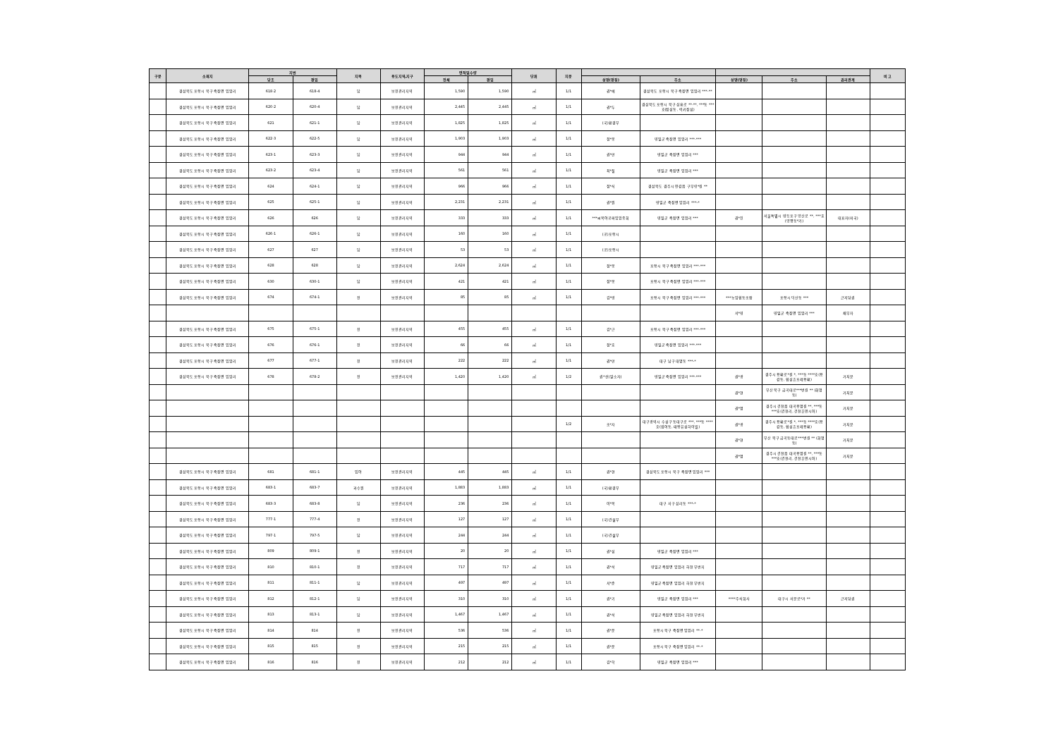| 구분 | 소재지 | 지번 | | 지목 | 용도지역,지구 | 면적및수량 | | 단위 | 지분 | | | | | | 비 고 |
| --- | --- | --- | --- | --- | --- | --- | --- | --- | --- | --- | --- | --- | --- | --- | --- |
| | | 당초 | 편입 | | | 전체 | 편입 | | | 성명(명칭) | 주소 | 성명(명칭) | 주소 | 권리관계 | |
| | 경상북도 포항시 북구 죽장면 입암리 | 618-2 | 618-4 | 답 | 보전관리지역 | 1,590 | 1,590 | ㎡ | 1/1 | 권*예 | 경상북도 포항시 북구 죽장면 입암리 ***-** | | | | |
| | 경상북도 포항시 북구 죽장면 입암리 | 620-2 | 620-4 | 답 | 보전관리지역 | 2,445 | 2,445 | ㎡ | 1/1 | 권*두 | 경상북도 포항시 북구 삼흥로 **-**, ***동 ***호(장성동, 럭키장성) | | | | |
| | 경상북도 포항시 북구 죽장면 입암리 | 621 | 621-1 | 답 | 보전관리지역 | 1,825 | 1,825 | ㎡ | 1/1 | (국)환경부 | | | | | |
| | 경상북도 포항시 북구 죽장면 입암리 | 622-3 | 622-5 | 답 | 보전관리지역 | 1,903 | 1,903 | ㎡ | 1/1 | 정*봉 | 영일군 죽장면 입암리 ***-*** | | | | |
| | 경상북도 포항시 북구 죽장면 입암리 | 623-1 | 623-3 | 답 | 보전관리지역 | 944 | 944 | ㎡ | 1/1 | 권*만 | 영일군 죽장면 입암리 *** | | | | |
| | 경상북도 포항시 북구 죽장면 입암리 | 623-2 | 623-4 | 답 | 보전관리지역 | 561 | 561 | ㎡ | 1/1 | 최*칠 | 영일군 죽장면 입암리 *** | | | | |
| | 경상북도 포항시 북구 죽장면 입암리 | 624 | 624-1 | 답 | 보전관리지역 | 966 | 966 | ㎡ | 1/1 | 정*식 | 경상북도 경주시 안강읍 구부랑*길 ** | | | | |
| | 경상북도 포항시 북구 죽장면 입암리 | 625 | 625-1 | 답 | 보전관리지역 | 2,231 | 2,231 | ㎡ | 1/1 | 권*원 | 영일군 죽장면 입암리 ***-* | | | | |
| | 경상북도 포항시 북구 죽장면 입암리 | 626 | 626 | 답 | 보전관리지역 | 333 | 333 | ㎡ | 1/1 | ***씨복야공파입암종회 | 영일군 죽장면 입암리 *** | 권*진 | 서울특별시 영등포구 양산로 **, ***호(양평동*가) | 대표자(미국) | |
| | 경상북도 포항시 북구 죽장면 입암리 | 626-1 | 626-1 | 답 | 보전관리지역 | 160 | 160 | ㎡ | 1/1 | (공)포항시 | | | | | |
| | 경상북도 포항시 북구 죽장면 입암리 | 627 | 627 | 답 | 보전관리지역 | 53 | 53 | ㎡ | 1/1 | (공)포항시 | | | | | |
| | 경상북도 포항시 북구 죽장면 입암리 | 628 | 628 | 답 | 보전관리지역 | 2,624 | 2,624 | ㎡ | 1/1 | 정*봉 | 포항시 북구 죽장면 입암리 ***-*** | | | | |
| | 경상북도 포항시 북구 죽장면 입암리 | 630 | 630-1 | 답 | 보전관리지역 | 421 | 421 | ㎡ | 1/1 | 정*봉 | 포항시 북구 죽장면 입암리 ***-*** | | | | |
| | 경상북도 포항시 북구 죽장면 입암리 | 674 | 674-1 | 전 | 보전관리지역 | 85 | 85 | ㎡ | 1/1 | 김*영 | 포항시 북구 죽장면 입암리 ***-*** | ***농업협동조합 | 포항시 덕산동 *** | 근저당권 | |
| | | | | | | | | | | | | 서*영 | 영일군 죽장면 입암리 *** | 채무자 | |
| | 경상북도 포항시 북구 죽장면 입암리 | 675 | 675-1 | 전 | 보전관리지역 | 455 | 455 | ㎡ | 1/1 | 김*근 | 포항시 북구 죽장면 입암리 ***-*** | | | | |
| | 경상북도 포항시 북구 죽장면 입암리 | 676 | 676-1 | 전 | 보전관리지역 | 66 | 66 | ㎡ | 1/1 | 정*호 | 영일군 죽장면 입암리 ***-*** | | | | |
| | 경상북도 포항시 북구 죽장면 입암리 | 677 | 677-1 | 전 | 보전관리지역 | 222 | 222 | ㎡ | 1/1 | 권*만 | 대구 남구 대명동 ***-* | | | | |
| | 경상북도 포항시 북구 죽장면 입암리 | 678 | 678-2 | 전 | 보전관리지역 | 1,420 | 1,420 | ㎡ | 1/2 | 권*선(말소자) | 영일군 죽장면 입암리 ***-*** | 권*광 | 경주시 용황로*길 *, ***동 ****호(용강동, 협성휴포레용황) | 가처분 | |
| | | | | | | | | | | | | 권*현 | 부산 북구 금곡대로***번길 ** (화명동) | 가처분 | |
| | | | | | | | | | | | | 권*명 | 경주시 건천읍 대곡용명길 **, ***동 ***호(건천리, 건천휴먼시아) | 가처분 | |
| | | | | | | | | | 1/2 | 조*자 | 대구광역시 수성구 동대구로 ***, ***동 ****호(범어동, 태왕유성하이빌) | 권*광 | 경주시 용황로*길 *, ***동 ****호(용강동, 협성휴포레용황) | 가처분 | |
| | | | | | | | | | | | | 권*현 | 부산 북구 금곡동대로***번길 ** (화명동) | 가처분 | |
| | | | | | | | | | | | | 권*명 | 경주시 건천읍 대곡용명길 **, ***동 ***호(건천리, 건천휴먼시아) | 가처분 | |
| | 경상북도 포항시 북구 죽장면 입암리 | 681 | 681-1 | 임야 | 보전관리지역 | 445 | 445 | ㎡ | 1/1 | 권*현 | 경상북도 포항시 북구 죽장면 입암리 *** | | | | |
| | 경상북도 포항시 북구 죽장면 입암리 | 683-1 | 683-7 | 과수원 | 보전관리지역 | 1,883 | 1,883 | ㎡ | 1/1 | (국)환경부 | | | | | |
| | 경상북도 포항시 북구 죽장면 입암리 | 683-3 | 683-8 | 답 | 보전관리지역 | 236 | 236 | ㎡ | 1/1 | 이*목 | 대구 서구 상리동 ***-* | | | | |
| | 경상북도 포항시 북구 죽장면 입암리 | 777-1 | 777-4 | 전 | 보전관리지역 | 127 | 127 | ㎡ | 1/1 | (국)건설부 | | | | | |
| | 경상북도 포항시 북구 죽장면 입암리 | 797-1 | 797-5 | 답 | 보전관리지역 | 244 | 244 | ㎡ | 1/1 | (국)건설부 | | | | | |
| | 경상북도 포항시 북구 죽장면 입암리 | 809 | 809-1 | 전 | 보전관리지역 | 20 | 20 | ㎡ | 1/1 | 권*성 | 영일군 죽장면 입암리 *** | | | | |
| | 경상북도 포항시 북구 죽장면 입암리 | 810 | 810-1 | 전 | 보전관리지역 | 717 | 717 | ㎡ | 1/1 | 권*석 | 영일군 죽장면 입암리 하천 무번지 | | | | |
| | 경상북도 포항시 북구 죽장면 입암리 | 811 | 811-1 | 답 | 보전관리지역 | 497 | 497 | ㎡ | 1/1 | 서*준 | 영일군 죽장면 입암리 하천 무번지 | | | | |
| | 경상북도 포항시 북구 죽장면 입암리 | 812 | 812-1 | 답 | 보전관리지역 | 310 | 310 | ㎡ | 1/1 | 권*기 | 영일군 죽장면 입암리 *** | ****주식회사 | 대구시 서문로*가 ** | 근저당권 | |
| | 경상북도 포항시 북구 죽장면 입암리 | 813 | 813-1 | 답 | 보전관리지역 | 1,467 | 1,467 | ㎡ | 1/1 | 권*석 | 영일군 죽장면 입암리 하천 무번지 | | | | |
| | 경상북도 포항시 북구 죽장면 입암리 | 814 | 814 | 전 | 보전관리지역 | 536 | 536 | ㎡ | 1/1 | 권*운 | 포항시 북구 죽장면 입암리 **-* | | | | |
| | 경상북도 포항시 북구 죽장면 입암리 | 815 | 815 | 전 | 보전관리지역 | 215 | 215 | ㎡ | 1/1 | 권*운 | 포항시 북구 죽장면 입암리 **-* | | | | |
| | 경상북도 포항시 북구 죽장면 입암리 | 816 | 816 | 전 | 보전관리지역 | 212 | 212 | ㎡ | 1/1 | 김*학 | 영일군 죽장면 입암리 *** | | | | |